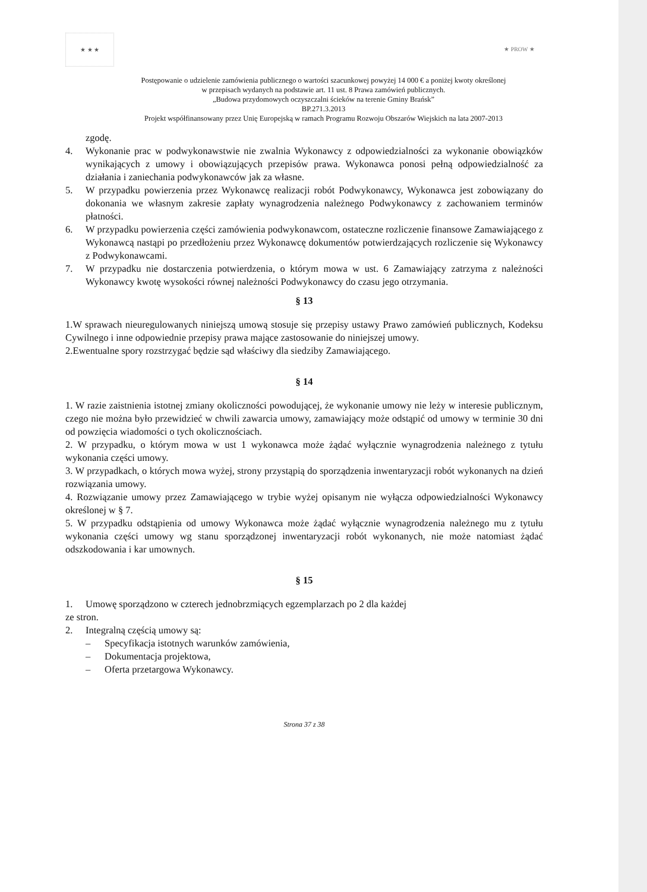★ ★ ★ ★ PROW ★
Postępowanie o udzielenie zamówienia publicznego o wartości szacunkowej powyżej 14 000 € a poniżej kwoty określonej
w przepisach wydanych na podstawie art. 11 ust. 8 Prawa zamówień publicznych.
„Budowa przydomowych oczyszczalni ścieków na terenie Gminy Brańsk”
BP.271.3.2013
Projekt współfinansowany przez Unię Europejską w ramach Programu Rozwoju Obszarów Wiejskich na lata 2007-2013
zgodę.
4. Wykonanie prac w podwykonawstwie nie zwalnia Wykonawcy z odpowiedzialności za wykonanie obowiązków wynikających z umowy i obowiązujących przepisów prawa. Wykonawca ponosi pełną odpowiedzialność za działania i zaniechania podwykonawców jak za własne.
5. W przypadku powierzenia przez Wykonawcę realizacji robót Podwykonawcy, Wykonawca jest zobowiązany do dokonania we własnym zakresie zapłaty wynagrodzenia należnego Podwykonawcy z zachowaniem terminów płatności.
6. W przypadku powierzenia części zamówienia podwykonawcom, ostateczne rozliczenie finansowe Zamawiającego z Wykonawcą nastąpi po przedłożeniu przez Wykonawcę dokumentów potwierdzających rozliczenie się Wykonawcy z Podwykonawcami.
7. W przypadku nie dostarczenia potwierdzenia, o którym mowa w ust. 6 Zamawiający zatrzyma z należności Wykonawcy kwotę wysokości równej należności Podwykonawcy do czasu jego otrzymania.
§ 13
1.W sprawach nieuregulowanych niniejszą umową stosuje się przepisy ustawy Prawo zamówień publicznych, Kodeksu Cywilnego i inne odpowiednie przepisy prawa mające zastosowanie do niniejszej umowy.
2.Ewentualne spory rozstrzygać będzie sąd właściwy dla siedziby Zamawiającego.
§ 14
1. W razie zaistnienia istotnej zmiany okoliczności powodującej, że wykonanie umowy nie leży w interesie publicznym, czego nie można było przewidzieć w chwili zawarcia umowy, zamawiający może odstąpić od umowy w terminie 30 dni od powzięcia wiadomości o tych okolicznościach.
2. W przypadku, o którym mowa w ust 1 wykonawca może żądać wyłącznie wynagrodzenia należnego z tytułu wykonania części umowy.
3. W przypadkach, o których mowa wyżej, strony przystąpią do sporządzenia inwentaryzacji robót wykonanych na dzień rozwiązania umowy.
4. Rozwiązanie umowy przez Zamawiającego w trybie wyżej opisanym nie wyłącza odpowiedzialności Wykonawcy określonej w § 7.
5. W przypadku odstąpienia od umowy Wykonawca może żądać wyłącznie wynagrodzenia należnego mu z tytułu wykonania części umowy wg stanu sporządzonej inwentaryzacji robót wykonanych, nie może natomiast żądać odszkodowania i kar umownych.
§ 15
1. Umowę sporządzono w czterech jednobrzmiących egzemplarzach po 2 dla każdej
ze stron.
2. Integralną częścią umowy są:
– Specyfikacja istotnych warunków zamówienia,
– Dokumentacja projektowa,
– Oferta przetargowa Wykonawcy.
Strona 37 z 38